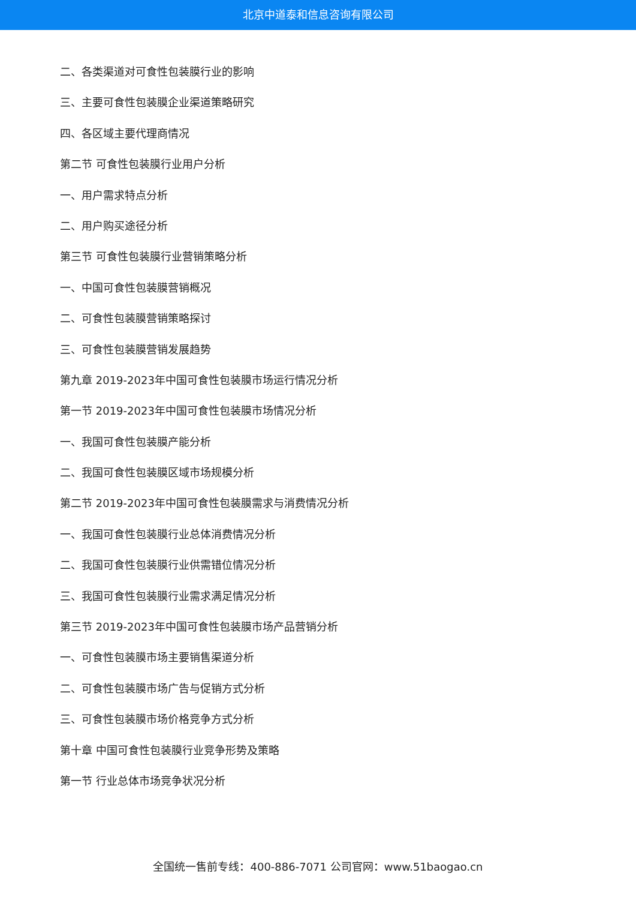北京中道泰和信息咨询有限公司
二、各类渠道对可食性包装膜行业的影响
三、主要可食性包装膜企业渠道策略研究
四、各区域主要代理商情况
第二节 可食性包装膜行业用户分析
一、用户需求特点分析
二、用户购买途径分析
第三节 可食性包装膜行业营销策略分析
一、中国可食性包装膜营销概况
二、可食性包装膜营销策略探讨
三、可食性包装膜营销发展趋势
第九章 2019-2023年中国可食性包装膜市场运行情况分析
第一节 2019-2023年中国可食性包装膜市场情况分析
一、我国可食性包装膜产能分析
二、我国可食性包装膜区域市场规模分析
第二节 2019-2023年中国可食性包装膜需求与消费情况分析
一、我国可食性包装膜行业总体消费情况分析
二、我国可食性包装膜行业供需错位情况分析
三、我国可食性包装膜行业需求满足情况分析
第三节 2019-2023年中国可食性包装膜市场产品营销分析
一、可食性包装膜市场主要销售渠道分析
二、可食性包装膜市场广告与促销方式分析
三、可食性包装膜市场价格竞争方式分析
第十章 中国可食性包装膜行业竞争形势及策略
第一节 行业总体市场竞争状况分析
全国统一售前专线：400-886-7071 公司官网：www.51baogao.cn